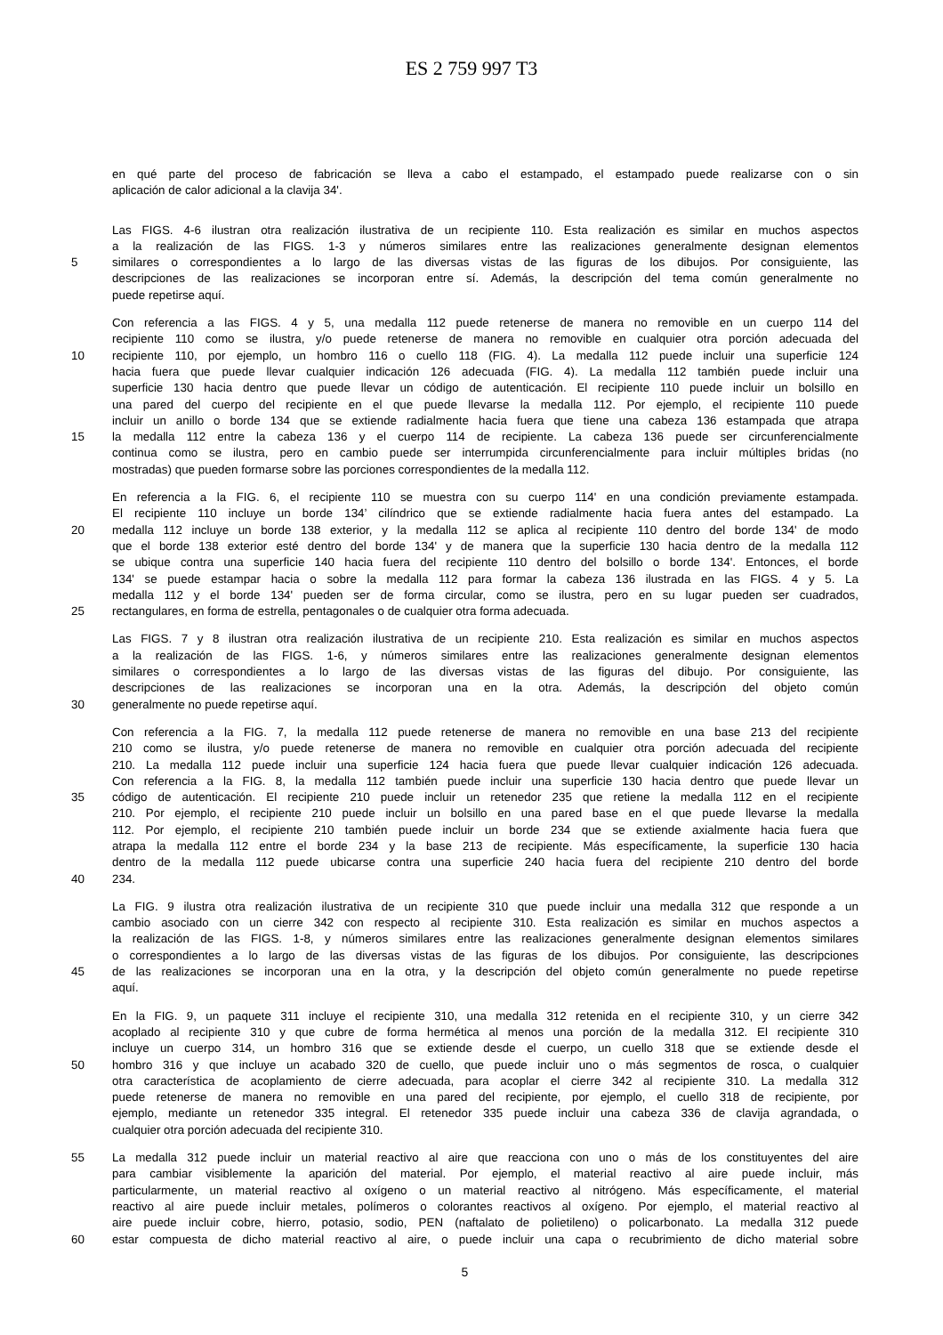ES 2 759 997 T3
en qué parte del proceso de fabricación se lleva a cabo el estampado, el estampado puede realizarse con o sin
aplicación de calor adicional a la clavija 34'.
Las FIGS. 4-6 ilustran otra realización ilustrativa de un recipiente 110. Esta realización es similar en muchos aspectos
a la realización de las FIGS. 1-3 y números similares entre las realizaciones generalmente designan elementos
5 similares o correspondientes a lo largo de las diversas vistas de las figuras de los dibujos. Por consiguiente, las
descripciones de las realizaciones se incorporan entre sí. Además, la descripción del tema común generalmente no
puede repetirse aquí.
Con referencia a las FIGS. 4 y 5, una medalla 112 puede retenerse de manera no removible en un cuerpo 114 del
recipiente 110 como se ilustra, y/o puede retenerse de manera no removible en cualquier otra porción adecuada del
10 recipiente 110, por ejemplo, un hombro 116 o cuello 118 (FIG. 4). La medalla 112 puede incluir una superficie 124
hacia fuera que puede llevar cualquier indicación 126 adecuada (FIG. 4). La medalla 112 también puede incluir una
superficie 130 hacia dentro que puede llevar un código de autenticación. El recipiente 110 puede incluir un bolsillo en
una pared del cuerpo del recipiente en el que puede llevarse la medalla 112. Por ejemplo, el recipiente 110 puede
incluir un anillo o borde 134 que se extiende radialmente hacia fuera que tiene una cabeza 136 estampada que atrapa
15 la medalla 112 entre la cabeza 136 y el cuerpo 114 de recipiente. La cabeza 136 puede ser circunferencialmente
continua como se ilustra, pero en cambio puede ser interrumpida circunferencialmente para incluir múltiples bridas (no
mostradas) que pueden formarse sobre las porciones correspondientes de la medalla 112.
En referencia a la FIG. 6, el recipiente 110 se muestra con su cuerpo 114' en una condición previamente estampada.
El recipiente 110 incluye un borde 134’ cilíndrico que se extiende radialmente hacia fuera antes del estampado. La
20 medalla 112 incluye un borde 138 exterior, y la medalla 112 se aplica al recipiente 110 dentro del borde 134' de modo
que el borde 138 exterior esté dentro del borde 134' y de manera que la superficie 130 hacia dentro de la medalla 112
se ubique contra una superficie 140 hacia fuera del recipiente 110 dentro del bolsillo o borde 134'. Entonces, el borde
134' se puede estampar hacia o sobre la medalla 112 para formar la cabeza 136 ilustrada en las FIGS. 4 y 5. La
medalla 112 y el borde 134' pueden ser de forma circular, como se ilustra, pero en su lugar pueden ser cuadrados,
25 rectangulares, en forma de estrella, pentagonales o de cualquier otra forma adecuada.
Las FIGS. 7 y 8 ilustran otra realización ilustrativa de un recipiente 210. Esta realización es similar en muchos aspectos
a la realización de las FIGS. 1-6, y números similares entre las realizaciones generalmente designan elementos
similares o correspondientes a lo largo de las diversas vistas de las figuras del dibujo. Por consiguiente, las
descripciones de las realizaciones se incorporan una en la otra. Además, la descripción del objeto común
30 generalmente no puede repetirse aquí.
Con referencia a la FIG. 7, la medalla 112 puede retenerse de manera no removible en una base 213 del recipiente
210 como se ilustra, y/o puede retenerse de manera no removible en cualquier otra porción adecuada del recipiente
210. La medalla 112 puede incluir una superficie 124 hacia fuera que puede llevar cualquier indicación 126 adecuada.
Con referencia a la FIG. 8, la medalla 112 también puede incluir una superficie 130 hacia dentro que puede llevar un
35 código de autenticación. El recipiente 210 puede incluir un retenedor 235 que retiene la medalla 112 en el recipiente
210. Por ejemplo, el recipiente 210 puede incluir un bolsillo en una pared base en el que puede llevarse la medalla
112. Por ejemplo, el recipiente 210 también puede incluir un borde 234 que se extiende axialmente hacia fuera que
atrapa la medalla 112 entre el borde 234 y la base 213 de recipiente. Más específicamente, la superficie 130 hacia
dentro de la medalla 112 puede ubicarse contra una superficie 240 hacia fuera del recipiente 210 dentro del borde
40 234.
La FIG. 9 ilustra otra realización ilustrativa de un recipiente 310 que puede incluir una medalla 312 que responde a un
cambio asociado con un cierre 342 con respecto al recipiente 310. Esta realización es similar en muchos aspectos a
la realización de las FIGS. 1-8, y números similares entre las realizaciones generalmente designan elementos similares
o correspondientes a lo largo de las diversas vistas de las figuras de los dibujos. Por consiguiente, las descripciones
45 de las realizaciones se incorporan una en la otra, y la descripción del objeto común generalmente no puede repetirse
aquí.
En la FIG. 9, un paquete 311 incluye el recipiente 310, una medalla 312 retenida en el recipiente 310, y un cierre 342
acoplado al recipiente 310 y que cubre de forma hermética al menos una porción de la medalla 312. El recipiente 310
incluye un cuerpo 314, un hombro 316 que se extiende desde el cuerpo, un cuello 318 que se extiende desde el
50 hombro 316 y que incluye un acabado 320 de cuello, que puede incluir uno o más segmentos de rosca, o cualquier
otra característica de acoplamiento de cierre adecuada, para acoplar el cierre 342 al recipiente 310. La medalla 312
puede retenerse de manera no removible en una pared del recipiente, por ejemplo, el cuello 318 de recipiente, por
ejemplo, mediante un retenedor 335 integral. El retenedor 335 puede incluir una cabeza 336 de clavija agrandada, o
cualquier otra porción adecuada del recipiente 310.
55 La medalla 312 puede incluir un material reactivo al aire que reacciona con uno o más de los constituyentes del aire
para cambiar visiblemente la aparición del material. Por ejemplo, el material reactivo al aire puede incluir, más
particularmente, un material reactivo al oxígeno o un material reactivo al nitrógeno. Más específicamente, el material
reactivo al aire puede incluir metales, polímeros o colorantes reactivos al oxígeno. Por ejemplo, el material reactivo al
aire puede incluir cobre, hierro, potasio, sodio, PEN (naftalato de polietileno) o policarbonato. La medalla 312 puede
60 estar compuesta de dicho material reactivo al aire, o puede incluir una capa o recubrimiento de dicho material sobre
5